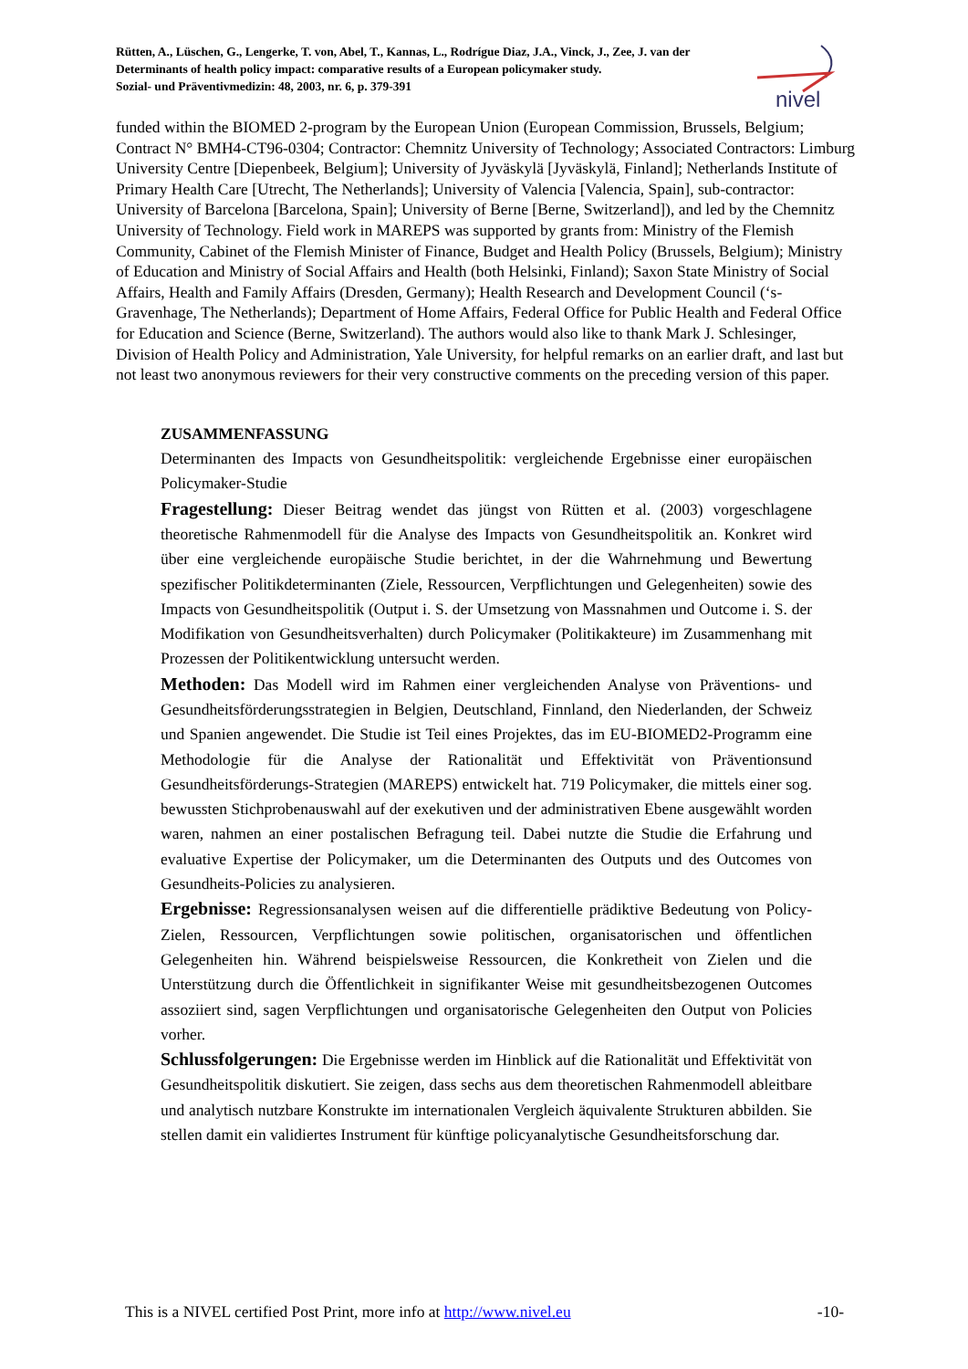Rütten, A., Lüschen, G., Lengerke, T. von, Abel, T., Kannas, L., Rodrígue Diaz, J.A., Vinck, J., Zee, J. van der
Determinants of health policy impact: comparative results of a European policymaker study.
Sozial- und Präventivmedizin: 48, 2003, nr. 6, p. 379-391
nivel
funded within the BIOMED 2-program by the European Union (European Commission, Brussels, Belgium; Contract N° BMH4-CT96-0304; Contractor: Chemnitz University of Technology; Associated Contractors: Limburg University Centre [Diepenbeek, Belgium]; University of Jyväskylä [Jyväskylä, Finland]; Netherlands Institute of Primary Health Care [Utrecht, The Netherlands]; University of Valencia [Valencia, Spain], sub-contractor: University of Barcelona [Barcelona, Spain]; University of Berne [Berne, Switzerland]), and led by the Chemnitz University of Technology. Field work in MAREPS was supported by grants from: Ministry of the Flemish Community, Cabinet of the Flemish Minister of Finance, Budget and Health Policy (Brussels, Belgium); Ministry of Education and Ministry of Social Affairs and Health (both Helsinki, Finland); Saxon State Ministry of Social Affairs, Health and Family Affairs (Dresden, Germany); Health Research and Development Council (‘s-Gravenhage, The Netherlands); Department of Home Affairs, Federal Office for Public Health and Federal Office for Education and Science (Berne, Switzerland). The authors would also like to thank Mark J. Schlesinger, Division of Health Policy and Administration, Yale University, for helpful remarks on an earlier draft, and last but not least two anonymous reviewers for their very constructive comments on the preceding version of this paper.
ZUSAMMENFASSUNG
Determinanten des Impacts von Gesundheitspolitik: vergleichende Ergebnisse einer europäischen Policymaker-Studie
Fragestellung: Dieser Beitrag wendet das jüngst von Rütten et al. (2003) vorgeschlagene theoretische Rahmenmodell für die Analyse des Impacts von Gesundheitspolitik an. Konkret wird über eine vergleichende europäische Studie berichtet, in der die Wahrnehmung und Bewertung spezifischer Politikdeterminanten (Ziele, Ressourcen, Verpflichtungen und Gelegenheiten) sowie des Impacts von Gesundheitspolitik (Output i. S. der Umsetzung von Massnahmen und Outcome i. S. der Modifikation von Gesundheitsverhalten) durch Policymaker (Politikakteure) im Zusammenhang mit Prozessen der Politikentwicklung untersucht werden.
Methoden: Das Modell wird im Rahmen einer vergleichenden Analyse von Präventions- und Gesundheitsförderungsstrategien in Belgien, Deutschland, Finnland, den Niederlanden, der Schweiz und Spanien angewendet. Die Studie ist Teil eines Projektes, das im EU-BIOMED2-Programm eine Methodologie für die Analyse der Rationalität und Effektivität von Präventionsund Gesundheitsförderungs-Strategien (MAREPS) entwickelt hat. 719 Policymaker, die mittels einer sog. bewussten Stichprobenauswahl auf der exekutiven und der administrativen Ebene ausgewählt worden waren, nahmen an einer postalischen Befragung teil. Dabei nutzte die Studie die Erfahrung und evaluative Expertise der Policymaker, um die Determinanten des Outputs und des Outcomes von Gesundheits-Policies zu analysieren.
Ergebnisse: Regressionsanalysen weisen auf die differentielle prädiktive Bedeutung von Policy-Zielen, Ressourcen, Verpflichtungen sowie politischen, organisatorischen und öffentlichen Gelegenheiten hin. Während beispielsweise Ressourcen, die Konkretheit von Zielen und die Unterstützung durch die Öffentlichkeit in signifikanter Weise mit gesundheitsbezogenen Outcomes assoziiert sind, sagen Verpflichtungen und organisatorische Gelegenheiten den Output von Policies vorher.
Schlussfolgerungen: Die Ergebnisse werden im Hinblick auf die Rationalität und Effektivität von Gesundheitspolitik diskutiert. Sie zeigen, dass sechs aus dem theoretischen Rahmenmodell ableitbare und analytisch nutzbare Konstrukte im internationalen Vergleich äquivalente Strukturen abbilden. Sie stellen damit ein validiertes Instrument für künftige policyanalytische Gesundheitsforschung dar.
This is a NIVEL certified Post Print, more info at http://www.nivel.eu -10-